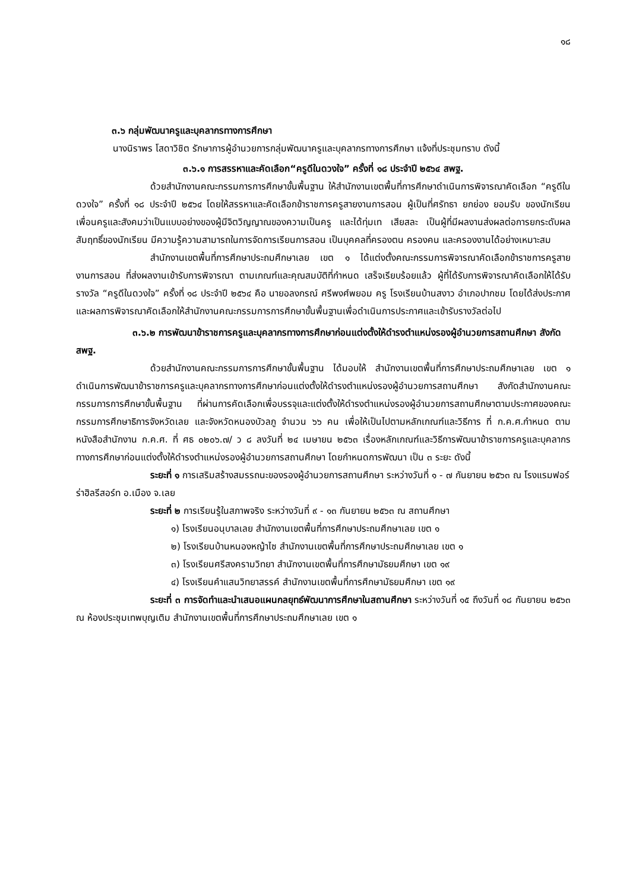๑๘
๓.๖ กลุ่มพัฒนาครูและบุคลากรทางการศึกษา
นางนิราพร โสดาวิชิต รักษาการผู้อำนวยการกลุ่มพัฒนาครูและบุคลากรทางการศึกษา แจ้งที่ประชุมทราบ ดังนี้
๓.๖.๑ การสรรหาและคัดเลือก“ครูดีในดวงใจ” ครั้งที่ ๑๘ ประจำปี ๒๕๖๔ สพฐ.
ด้วยสำนักงานคณะกรรมการการศึกษาขั้นพื้นฐาน ให้สำนักงานเขตพื้นที่การศึกษาดำเนินการพิจารณาคัดเลือก “ครูดีในดวงใจ” ครั้งที่ ๑๘ ประจำปี ๒๕๖๔ โดยให้สรรหาและคัดเลือกข้าราชการครูสายงานการสอน ผู้เป็นที่ศรัทธา ยกย่อง ยอมรับ ของนักเรียน เพื่อนครูและสังคมว่าเป็นแบบอย่างของผู้มีจิตวิญญาณของความเป็นครู และได้ทุ่มเท เสียสละ เป็นผู้ที่มีผลงานส่งผลต่อการยกระดับผลสัมฤทธิ์ของนักเรียน มีความรู้ความสามารถในการจัดการเรียนการสอน เป็นบุคคลที่ครองตน ครองคน และครองงานได้อย่างเหมาะสม
สำนักงานเขตพื้นที่การศึกษาประถมศึกษาเลย เขต ๑ ได้แต่งตั้งคณะกรรมการพิจารณาคัดเลือกข้าราชการครูสายงานการสอน ที่ส่งผลงานเข้ารับการพิจารณา ตามเกณฑ์และคุณสมบัติที่กำหนด เสร็จเรียบร้อยแล้ว ผู้ที่ได้รับการพิจารณาคัดเลือกให้ได้รับรางวัล “ครูดีในดวงใจ” ครั้งที่ ๑๘ ประจำปี ๒๕๖๔ คือ นายอลงกรณ์ ศรีพงศ์พยอม ครู โรงเรียนบ้านสงาว อำเภอปากชม โดยได้ส่งประกาศและผลการพิจารณาคัดเลือกให้สำนักงานคณะกรรมการการศึกษาขั้นพื้นฐานเพื่อดำเนินการประกาศและเข้ารับรางวัลต่อไป
๓.๖.๒ การพัฒนาข้าราชการครูและบุคลากรทางการศึกษาก่อนแต่งตั้งให้ดำรงตำแหน่งรองผู้อำนวยการสถานศึกษา สังกัด สพฐ.
ด้วยสำนักงานคณะกรรมการการศึกษาขั้นพื้นฐาน ได้มอบให้ สำนักงานเขตพื้นที่การศึกษาประถมศึกษาเลย เขต ๑ ดำเนินการพัฒนาข้าราชการครูและบุคลากรทางการศึกษาก่อนแต่งตั้งให้ดำรงตำแหน่งรองผู้อำนวยการสถานศึกษา สังกัดสำนักงานคณะกรรมการการศึกษาขั้นพื้นฐาน ที่ผ่านการคัดเลือกเพื่อบรรจุและแต่งตั้งให้ดำรงตำแหน่งรองผู้อำนวยการสถานศึกษาตามประกาศของคณะกรรมการศึกษาธิการจังหวัดเลย และจังหวัดหนองบัวลภู จำนวน ๖๖ คน เพื่อให้เป็นไปตามหลักเกณฑ์และวิธีการ ที่ ก.ค.ศ.กำหนด ตามหนังสือสำนักงาน ก.ค.ศ. ที่ ศธ ๐๒๐๖.๗/ ว ๘ ลงวันที่ ๒๔ เมษายน ๒๕๖๓ เรื่องหลักเกณฑ์และวิธีการพัฒนาข้าราชการครูและบุคลากรทางการศึกษาก่อนแต่งตั้งให้ดำรงตำแหน่งรองผู้อำนวยการสถานศึกษา โดยกำหนดการพัฒนา เป็น ๓ ระยะ ดังนี้
ระยะที่ ๑ การเสริมสร้างสมรรถนะของรองผู้อำนวยการสถานศึกษา ระหว่างวันที่ ๑ - ๗ กันยายน ๒๕๖๓ ณ โรงแรมฟอร์ร่าฮิลรีสอร์ท อ.เมือง จ.เลย
ระยะที่ ๒ การเรียนรู้ในสภาพจริง ระหว่างวันที่ ๙ - ๑๓ กันยายน ๒๕๖๓ ณ สถานศึกษา
๑) โรงเรียนอนุบาลเลย สำนักงานเขตพื้นที่การศึกษาประถมศึกษาเลย เขต ๑
๒) โรงเรียนบ้านหนองหญ้าไซ สำนักงานเขตพื้นที่การศึกษาประถมศึกษาเลย เขต ๑
๓) โรงเรียนศรีสงครามวิทยา สำนักงานเขตพื้นที่การศึกษามัธยมศึกษา เขต ๑๙
๔) โรงเรียนคำแสนวิทยาสรรค์ สำนักงานเขตพื้นที่การศึกษามัธยมศึกษา เขต ๑๙
ระยะที่ ๓ การจัดทำและนำเสนอแผนกลยุทธ์พัฒนาการศึกษาในสถานศึกษา ระหว่างวันที่ ๑๕ ถึงวันที่ ๑๘ กันยายน ๒๕๖๓ ณ ห้องประชุมเทพบุญเติม สำนักงานเขตพื้นที่การศึกษาประถมศึกษาเลย เขต ๑